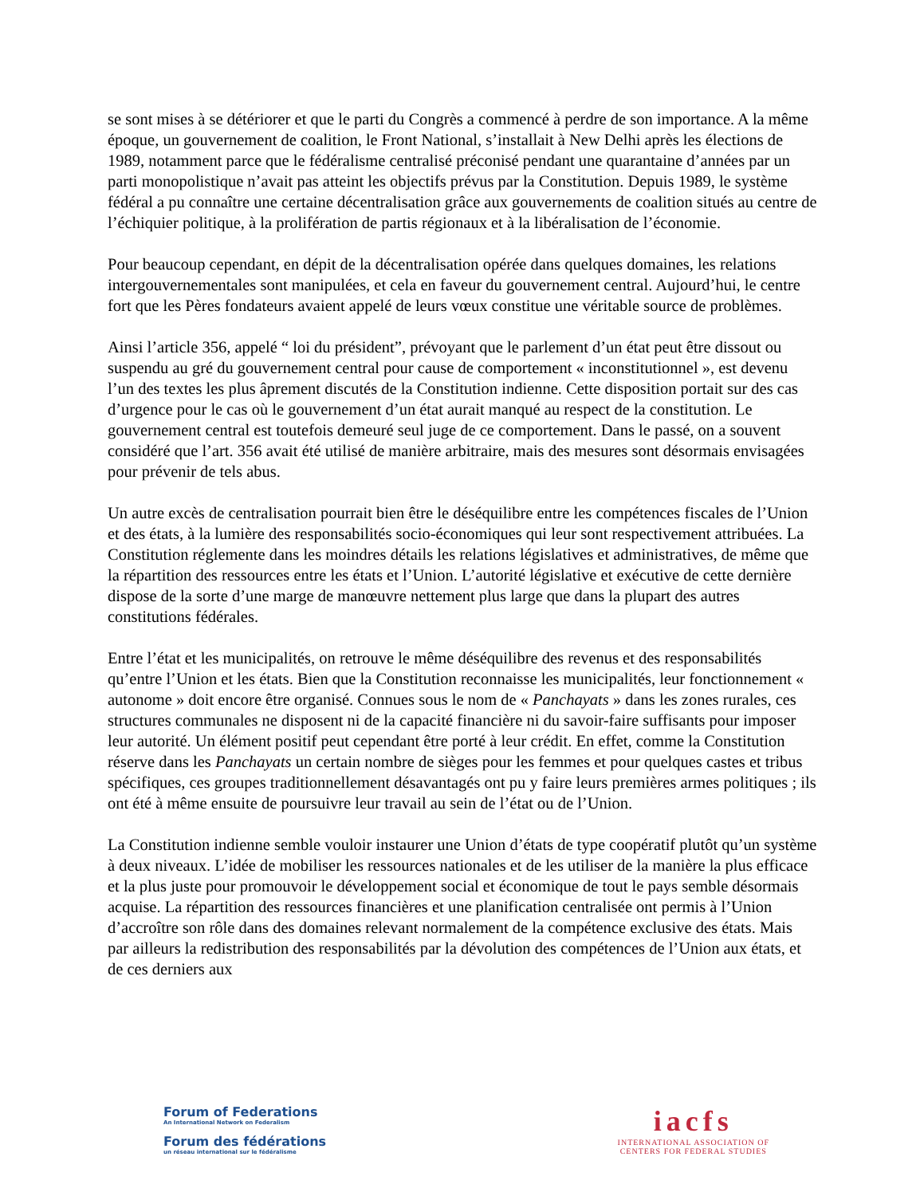se sont mises à se détériorer et que le parti du Congrès a commencé à perdre de son importance. A la même époque, un gouvernement de coalition, le Front National, s’installait à New Delhi après les élections de 1989, notamment parce que le fédéralisme centralisé préconisé pendant une quarantaine d’années par un parti monopolistique n’avait pas atteint les objectifs prévus par la Constitution. Depuis 1989, le système fédéral a pu connaître une certaine décentralisation grâce aux gouvernements de coalition situés au centre de l’échiquier politique, à la prolifération de partis régionaux et à la libéralisation de l’économie.
Pour beaucoup cependant, en dépit de la décentralisation opérée dans quelques domaines, les relations intergouvernementales sont manipulées, et cela en faveur du gouvernement central. Aujourd’hui, le centre fort que les Pères fondateurs avaient appelé de leurs vœux constitue une véritable source de problèmes.
Ainsi l’article 356, appelé “ loi du président”, prévoyant que le parlement d’un état peut être dissout ou suspendu au gré du gouvernement central pour cause de comportement « inconstitutionnel », est devenu l’un des textes les plus âprement discutés de la Constitution indienne. Cette disposition portait sur des cas d’urgence pour le cas où le gouvernement d’un état aurait manqué au respect de la constitution. Le gouvernement central est toutefois demeuré seul juge de ce comportement. Dans le passé, on a souvent considéré que l’art. 356 avait été utilisé de manière arbitraire, mais des mesures sont désormais envisagées pour prévenir de tels abus.
Un autre excès de centralisation pourrait bien être le déséquilibre entre les compétences fiscales de l’Union et des états, à la lumière des responsabilités socio-économiques qui leur sont respectivement attribuées. La Constitution réglemente dans les moindres détails les relations législatives et administratives, de même que la répartition des ressources entre les états et l’Union. L’autorité législative et exécutive de cette dernière dispose de la sorte d’une marge de manœuvre nettement plus large que dans la plupart des autres constitutions fédérales.
Entre l’état et les municipalités, on retrouve le même déséquilibre des revenus et des responsabilités qu’entre l’Union et les états. Bien que la Constitution reconnaisse les municipalités, leur fonctionnement « autonome » doit encore être organisé. Connues sous le nom de « Panchayats » dans les zones rurales, ces structures communales ne disposent ni de la capacité financière ni du savoir-faire suffisants pour imposer leur autorité. Un élément positif peut cependant être porté à leur crédit. En effet, comme la Constitution réserve dans les Panchayats un certain nombre de sièges pour les femmes et pour quelques castes et tribus spécifiques, ces groupes traditionnellement désavantagés ont pu y faire leurs premières armes politiques ; ils ont été à même ensuite de poursuivre leur travail au sein de l’état ou de l’Union.
La Constitution indienne semble vouloir instaurer une Union d’états de type coopératif plutôt qu’un système à deux niveaux. L’idée de mobiliser les ressources nationales et de les utiliser de la manière la plus efficace et la plus juste pour promouvoir le développement social et économique de tout le pays semble désormais acquise. La répartition des ressources financières et une planification centralisée ont permis à l’Union d’accroître son rôle dans des domaines relevant normalement de la compétence exclusive des états. Mais par ailleurs la redistribution des responsabilités par la dévolution des compétences de l’Union aux états, et de ces derniers aux
Forum of Federations
An International Network on Federalism
Forum des fédérations
un réseau international sur le fédéralisme
iacfs
INTERNATIONAL ASSOCIATION OF
CENTERS FOR FEDERAL STUDIES